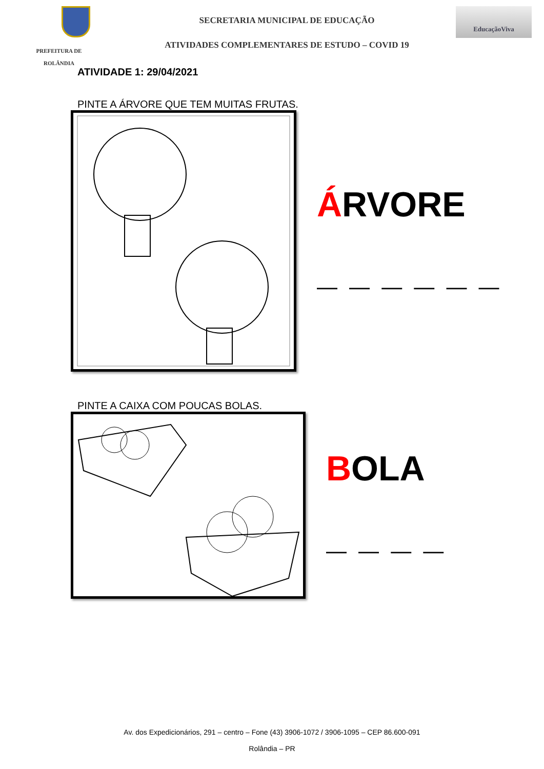PREFEITURA DE
ROLÂNDIA
SECRETARIA MUNICIPAL DE EDUCAÇÃO
ATIVIDADES COMPLEMENTARES DE ESTUDO – COVID 19
EducaçãoViva
ATIVIDADE 1: 29/04/2021
PINTE A ÁRVORE QUE TEM MUITAS FRUTAS.
ÁRVORE
— — — — — —
PINTE A CAIXA COM POUCAS BOLAS.
BOLA
— — — —
Av. dos Expedicionários, 291 – centro – Fone (43) 3906-1072 / 3906-1095 – CEP 86.600-091
Rolândia – PR